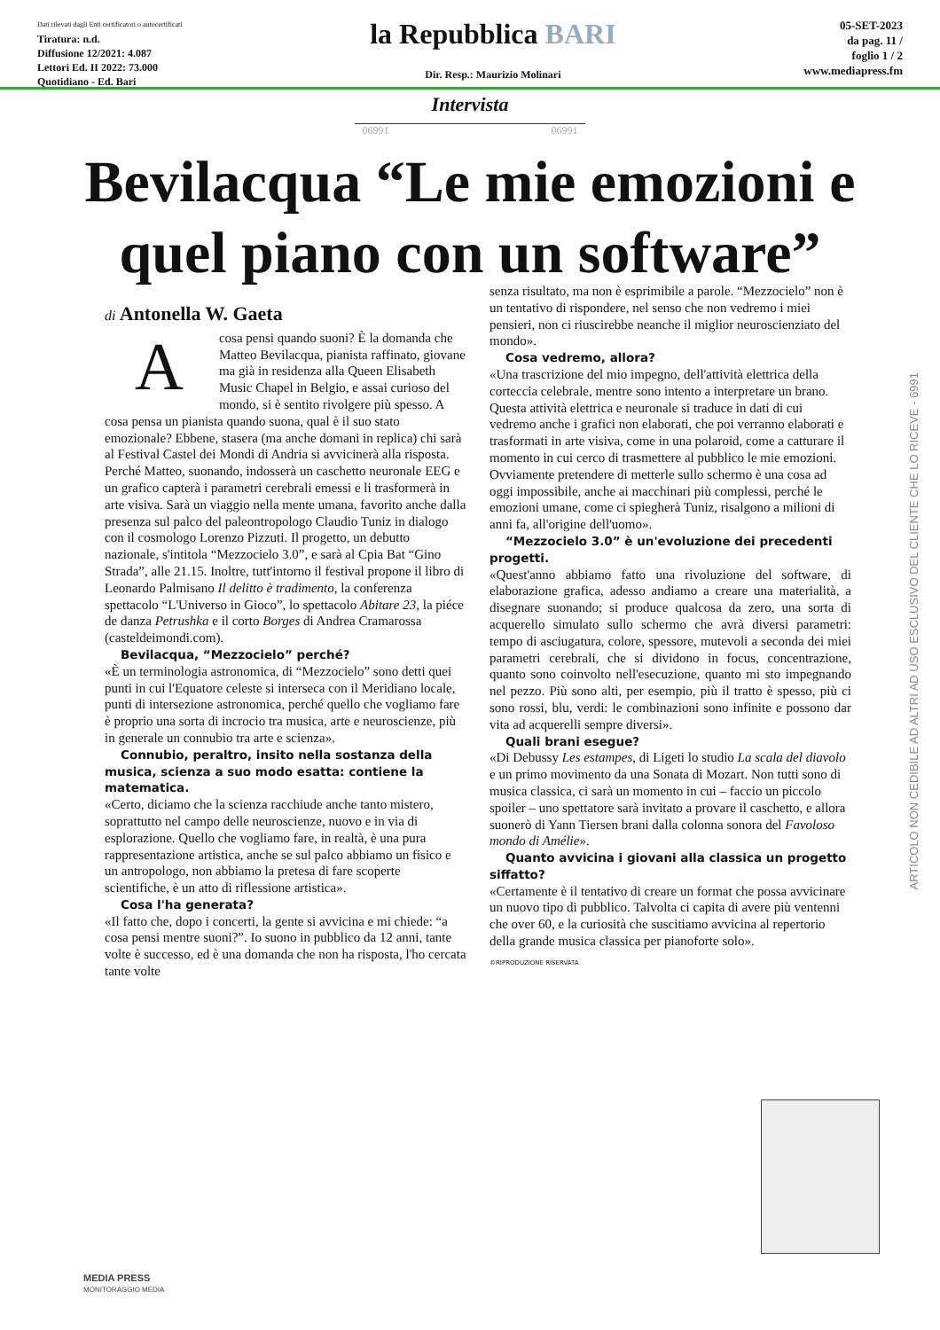Dati rilevati dagli Enti certificatori o autocertificati
Tiratura: n.d.
Diffusione 12/2021: 4.087
Lettori Ed. II 2022: 73.000
Quotidiano - Ed. Bari
la Repubblica BARI
Dir. Resp.: Maurizio Molinari
05-SET-2023
da pag. 11 /
foglio 1 / 2
www.mediapress.fm
Intervista
06991 06991
Bevilacqua “Le mie emozioni e quel piano con un software”
di Antonella W. Gaeta
Acosa pensi quando suoni? È la domanda che Matteo Bevilacqua, pianista raffinato, giovane ma già in residenza alla Queen Elisabeth Music Chapel in Belgio, e assai curioso del mondo, si è sentito rivolgere più spesso. A cosa pensa un pianista quando suona, qual è il suo stato emozionale? Ebbene, stasera (ma anche domani in replica) chi sarà al Festival Castel dei Mondi di Andria si avvicinerà alla risposta. Perché Matteo, suonando, indosserà un caschetto neuronale EEG e un grafico capterà i parametri cerebrali emessi e li trasformerà in arte visiva. Sarà un viaggio nella mente umana, favorito anche dalla presenza sul palco del paleontropologo Claudio Tuniz in dialogo con il cosmologo Lorenzo Pizzuti. Il progetto, un debutto nazionale, s'intitola “Mezzocielo 3.0”, e sarà al Cpia Bat “Gino Strada”, alle 21.15. Inoltre, tutt'intorno il festival propone il libro di Leonardo Palmisano Il delitto è tradimento, la conferenza spettacolo “L'Universo in Gioco”, lo spettacolo Abitare 23, la piéce de danza Petrushka e il corto Borges di Andrea Cramarossa (casteldeimondi.com).
Bevilacqua, “Mezzocielo” perché?
«È un terminologia astronomica, di “Mezzocielo” sono detti quei punti in cui l'Equatore celeste si interseca con il Meridiano locale, punti di intersezione astronomica, perché quello che vogliamo fare è proprio una sorta di incrocio tra musica, arte e neuroscienze, più in generale un connubio tra arte e scienza».
Connubio, peraltro, insito nella sostanza della musica, scienza a suo modo esatta: contiene la matematica.
«Certo, diciamo che la scienza racchiude anche tanto mistero, soprattutto nel campo delle neuroscienze, nuovo e in via di esplorazione. Quello che vogliamo fare, in realtà, è una pura rappresentazione artistica, anche se sul palco abbiamo un fisico e un antropologo, non abbiamo la pretesa di fare scoperte scientifiche, è un atto di riflessione artistica».
Cosa l'ha generata?
«Il fatto che, dopo i concerti, la gente si avvicina e mi chiede: “a cosa pensi mentre suoni?”. Io suono in pubblico da 12 anni, tante volte è successo, ed è una domanda che non ha risposta, l'ho cercata tante volte
senza risultato, ma non è esprimibile a parole. “Mezzocielo” non è un tentativo di rispondere, nel senso che non vedremo i miei pensieri, non ci riuscirebbe neanche il miglior neuroscienziato del mondo».
Cosa vedremo, allora?
«Una trascrizione del mio impegno, dell'attività elettrica della corteccia celebrale, mentre sono intento a interpretare un brano. Questa attività elettrica e neuronale si traduce in dati di cui vedremo anche i grafici non elaborati, che poi verranno elaborati e trasformati in arte visiva, come in una polaroid, come a catturare il momento in cui cerco di trasmettere al pubblico le mie emozioni. Ovviamente pretendere di metterle sullo schermo è una cosa ad oggi impossibile, anche ai macchinari più complessi, perché le emozioni umane, come ci spiegherà Tuniz, risalgono a milioni di anni fa, all'origine dell'uomo».
“Mezzocielo 3.0” è un'evoluzione dei precedenti progetti.
«Quest'anno abbiamo fatto una rivoluzione del software, di elaborazione grafica, adesso andiamo a creare una materialità, a disegnare suonando; si produce qualcosa da zero, una sorta di acquerello simulato sullo schermo che avrà diversi parametri: tempo di asciugatura, colore, spessore, mutevoli a seconda dei miei parametri cerebrali, che si dividono in focus, concentrazione, quanto sono coinvolto nell'esecuzione, quanto mi sto impegnando nel pezzo. Più sono alti, per esempio, più il tratto è spesso, più ci sono rossi, blu, verdi: le combinazioni sono infinite e possono dar vita ad acquerelli sempre diversi».
Quali brani esegue?
«Di Debussy Les estampes, di Ligeti lo studio La scala del diavolo e un primo movimento da una Sonata di Mozart. Non tutti sono di musica classica, ci sarà un momento in cui – faccio un piccolo spoiler – uno spettatore sarà invitato a provare il caschetto, e allora suonerò di Yann Tiersen brani dalla colonna sonora del Favoloso mondo di Amélie».
Quanto avvicina i giovani alla classica un progetto siffatto?
«Certamente è il tentativo di creare un format che possa avvicinare un nuovo tipo di pubblico. Talvolta ci capita di avere più ventenni che over 60, e la curiosità che suscitiamo avvicina al repertorio della grande musica classica per pianoforte solo».
©RIPRODUZIONE RISERVATA
ARTICOLO NON CEDIBILE AD ALTRI AD USO ESCLUSIVO DEL CLIENTE CHE LO RICEVE - 6991
MEDIA PRESS
MONITORAGGIO MEDIA